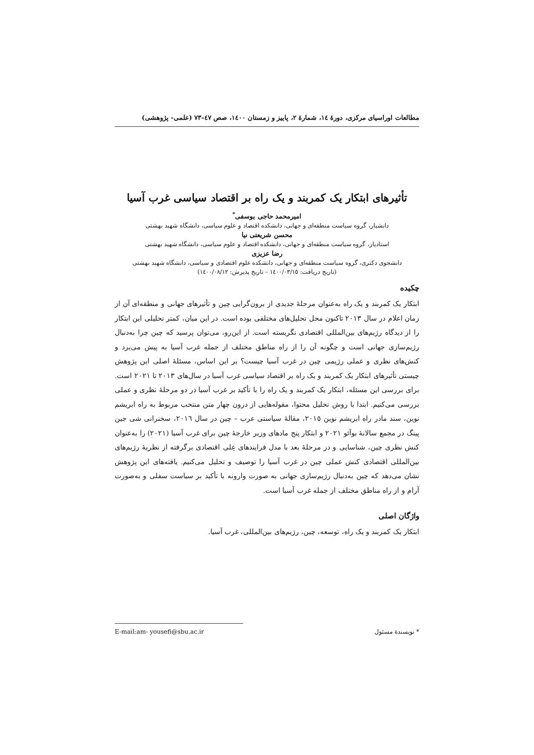مطالعات اوراسیای مرکزی، دورهٔ ١٤، شمارهٔ ٢، پاییز و زمستان ١٤٠٠، صص ٤٧-٧٣ (علمی- پژوهشی)
تأثیرهای ابتکار یک کمربند و یک راه بر اقتصاد سیاسی غرب آسیا
امیرمحمد حاجی یوسفی<sup>*</sup>
دانشیار، گروه سیاست منطقه‌ای و جهانی، دانشکده اقتصاد و علوم سیاسی، دانشگاه شهید بهشتی
محسن شریعتی نیا
استادیار، گروه سیاست منطقه‌ای و جهانی، دانشکده اقتصاد و علوم سیاسی، دانشگاه شهید بهشتی
رضا عزیزی
دانشجوی دکتری، گروه سیاست منطقه‌ای و جهانی، دانشکده علوم اقتصادی و سیاسی، دانشگاه شهید بهشتی
(تاریخ دریافت: ١٤٠٠/٠٣/١٥ – تاریخ پذیرش: ١٤٠٠/٠٨/١٢)
چکیده
ابتکار یک کمربند و یک راه به‌عنوان مرحلهٔ جدیدی از برون‌گرایی چین و تأثیرهای جهانی و منطقه‌ای آن از زمان اعلام در سال ٢٠١٣ تاکنون محل تحلیل‌های مختلفی بوده است. در این میان، کمتر تحلیلی این ابتکار را از دیدگاه رژیم‌های بین‌المللی اقتصادی نگریسته است. از این‌رو، می‌توان پرسید که چین چرا به‌دنبال رژیم‌سازی جهانی است و چگونه آن را از راه مناطق مختلف از جمله غرب آسیا به پیش می‌برد و کنش‌های نظری و عملی رژیمی چین در غرب آسیا چیست؟ بر این اساس، مسئلهٔ اصلی این پژوهش چیستی تأثیرهای ابتکار یک کمربند و یک راه بر اقتصاد سیاسی غرب آسیا در سال‌های ٢٠١٣ تا ٢٠٢١ است. برای بررسی این مسئله، ابتکار یک کمربند و یک راه را با تأکید بر غرب آسیا در دو مرحلهٔ نظری و عملی بررسی می‌کنیم. ابتدا با روش تحلیل محتوا، مقوله‌هایی از درون چهار متن منتخب مربوط به راه ابریشم نوین، سند مادر راه ابریشم نوین ٢٠١٥، مقالهٔ سیاستی عرب – چین در سال ٢٠١٦، سخنرانی شی جین پینگ در مجمع سالانهٔ بوآئو ٢٠٢١ و ابتکار پنج مادهای وزیر خارجهٔ چین برای غرب آسیا (٢٠٢١) را به‌عنوان کنش نظری چین، شناسایی و در مرحلهٔ بعد با مدل فرایندهای عِلی اقتصادی برگرفته از نظریهٔ رژیم‌های بین‌المللی اقتصادی کنش عملی چین در غرب آسیا را توصیف و تحلیل می‌کنیم. یافته‌های این پژوهش نشان می‌دهد که چین به‌دنبال رژیم‌سازی جهانی به صورت وارونه با تأکید بر سیاست سفلی و به‌صورت آرام و از راه مناطق مختلف از جمله غرب آسیا است.
واژگان اصلی
ابتکار یک کمربند و یک راه، توسعه، چین، رژیم‌های بین‌المللی، غرب آسیا.
* نویسندهٔ مسئول E-mail:am- yousefi@sbu.ac.ir